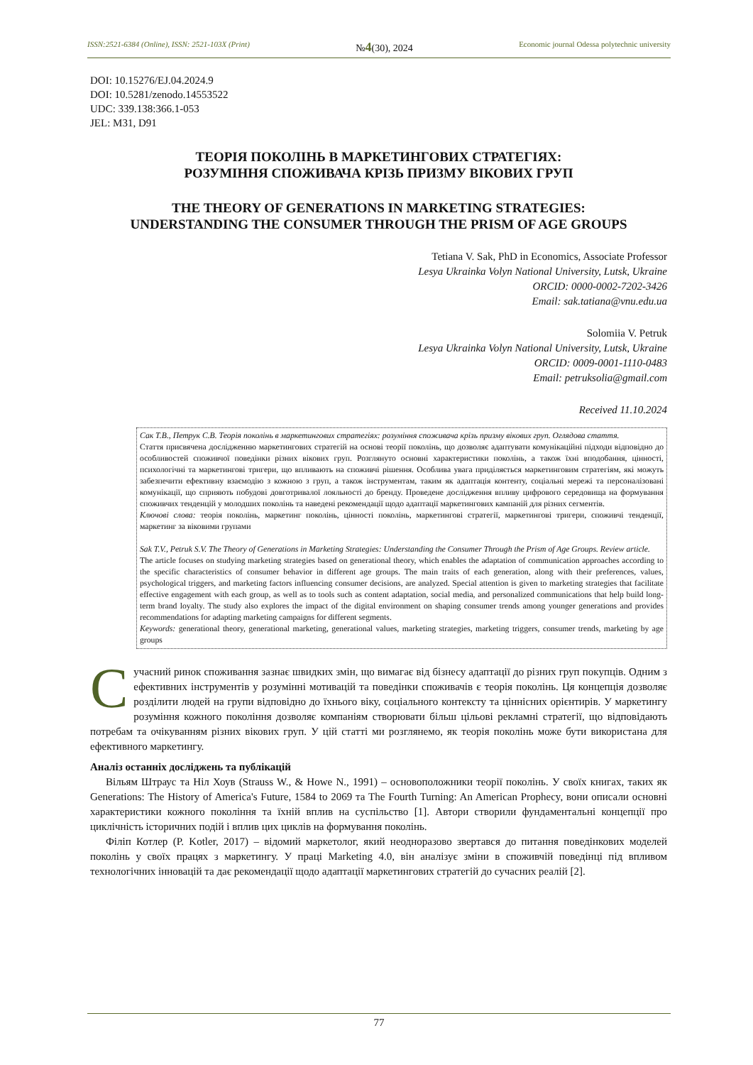ISSN:2521-6384 (Online), ISSN: 2521-103X (Print) №4(30), 2024 Economic journal Odessa polytechnic university
DOI: 10.15276/EJ.04.2024.9
DOI: 10.5281/zenodo.14553522
UDC: 339.138:366.1-053
JEL: M31, D91
ТЕОРІЯ ПОКОЛІНЬ В МАРКЕТИНГОВИХ СТРАТЕГІЯХ:
РОЗУМІННЯ СПОЖИВАЧА КРІЗЬ ПРИЗМУ ВІКОВИХ ГРУП
THE THEORY OF GENERATIONS IN MARKETING STRATEGIES:
UNDERSTANDING THE CONSUMER THROUGH THE PRISM OF AGE GROUPS
Tetiana V. Sak, PhD in Economics, Associate Professor
Lesya Ukrainka Volyn National University, Lutsk, Ukraine
ORCID: 0000-0002-7202-3426
Email: sak.tatiana@vnu.edu.ua
Solomiia V. Petruk
Lesya Ukrainka Volyn National University, Lutsk, Ukraine
ORCID: 0009-0001-1110-0483
Email: petruksolia@gmail.com
Received 11.10.2024
Сак Т.В., Петрук С.В. Теорія поколінь в маркетингових стратегіях: розуміння споживача крізь призму вікових груп. Оглядова стаття.
Стаття присвячена дослідженню маркетингових стратегій на основі теорії поколінь, що дозволяє адаптувати комунікаційні підходи відповідно до особливостей споживчої поведінки різних вікових груп. Розглянуто основні характеристики поколінь, а також їхні вподобання, цінності, психологічні та маркетингові тригери, що впливають на споживчі рішення. Особлива увага приділяється маркетинговим стратегіям, які можуть забезпечити ефективну взаємодію з кожною з груп, а також інструментам, таким як адаптація контенту, соціальні мережі та персоналізовані комунікації, що сприяють побудові довготривалої лояльності до бренду. Проведене дослідження впливу цифрового середовища на формування споживчих тенденцій у молодших поколінь та наведені рекомендації щодо адаптації маркетингових кампаній для різних сегментів.
Ключові слова: теорія поколінь, маркетинг поколінь, цінності поколінь, маркетингові стратегії, маркетингові тригери, споживчі тенденції, маркетинг за віковими групами
Sak T.V., Petruk S.V. The Theory of Generations in Marketing Strategies: Understanding the Consumer Through the Prism of Age Groups. Review article.
The article focuses on studying marketing strategies based on generational theory, which enables the adaptation of communication approaches according to the specific characteristics of consumer behavior in different age groups. The main traits of each generation, along with their preferences, values, psychological triggers, and marketing factors influencing consumer decisions, are analyzed. Special attention is given to marketing strategies that facilitate effective engagement with each group, as well as to tools such as content adaptation, social media, and personalized communications that help build long-term brand loyalty. The study also explores the impact of the digital environment on shaping consumer trends among younger generations and provides recommendations for adapting marketing campaigns for different segments.
Keywords: generational theory, generational marketing, generational values, marketing strategies, marketing triggers, consumer trends, marketing by age groups
Сучасний ринок споживання зазнає швидких змін, що вимагає від бізнесу адаптації до різних груп покупців. Одним з ефективних інструментів у розумінні мотивацій та поведінки споживачів є теорія поколінь. Ця концепція дозволяє розділити людей на групи відповідно до їхнього віку, соціального контексту та ціннісних орієнтирів. У маркетингу розуміння кожного покоління дозволяє компаніям створювати більш цільові рекламні стратегії, що відповідають потребам та очікуванням різних вікових груп. У цій статті ми розглянемо, як теорія поколінь може бути використана для ефективного маркетингу.
Аналіз останніх досліджень та публікацій
Вільям Штраус та Ніл Хоув (Strauss W., & Howe N., 1991) – основоположники теорії поколінь. У своїх книгах, таких як Generations: The History of America's Future, 1584 to 2069 та The Fourth Turning: An American Prophecy, вони описали основні характеристики кожного покоління та їхній вплив на суспільство [1]. Автори створили фундаментальні концепції про циклічність історичних подій і вплив цих циклів на формування поколінь.
Філіп Котлер (P. Kotler, 2017) – відомий маркетолог, який неодноразово звертався до питання поведінкових моделей поколінь у своїх працях з маркетингу. У праці Marketing 4.0, він аналізує зміни в споживчій поведінці під впливом технологічних інновацій та дає рекомендації щодо адаптації маркетингових стратегій до сучасних реалій [2].
77